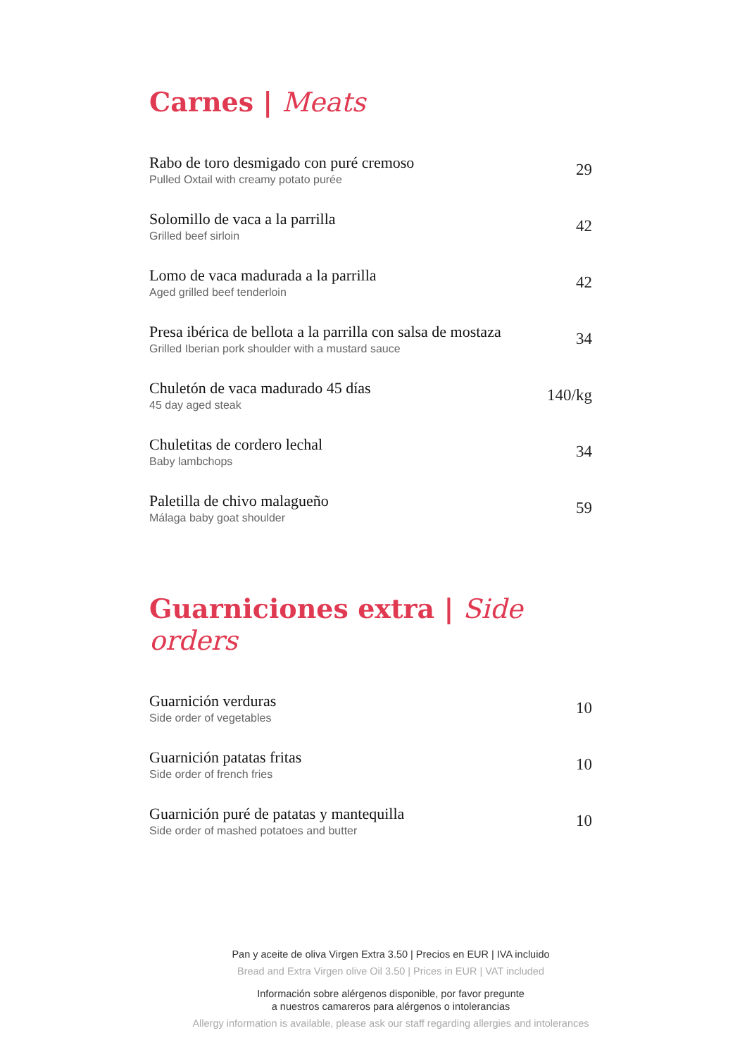Carnes | Meats
Rabo de toro desmigado con puré cremoso
Pulled Oxtail with creamy potato purée
29
Solomillo de vaca a la parrilla
Grilled beef sirloin
42
Lomo de vaca madurada a la parrilla
Aged grilled beef tenderloin
42
Presa ibérica de bellota a la parrilla con salsa de mostaza
Grilled Iberian pork shoulder with a mustard sauce
34
Chuletón de vaca madurado 45 días
45 day aged steak
140/kg
Chuletitas de cordero lechal
Baby lambchops
34
Paletilla de chivo malagueño
Málaga baby goat shoulder
59
Guarniciones extra | Side orders
Guarnición verduras
Side order of vegetables
10
Guarnición patatas fritas
Side order of french fries
10
Guarnición puré de patatas y mantequilla
Side order of mashed potatoes and butter
10
Pan y aceite de oliva Virgen Extra 3.50 | Precios en EUR | IVA incluido
Bread and Extra Virgen olive Oil 3.50 | Prices in EUR | VAT included
Información sobre alérgenos disponible, por favor pregunte
a nuestros camareros para alérgenos o intolerancias
Allergy information is available, please ask our staff regarding allergies and intolerances